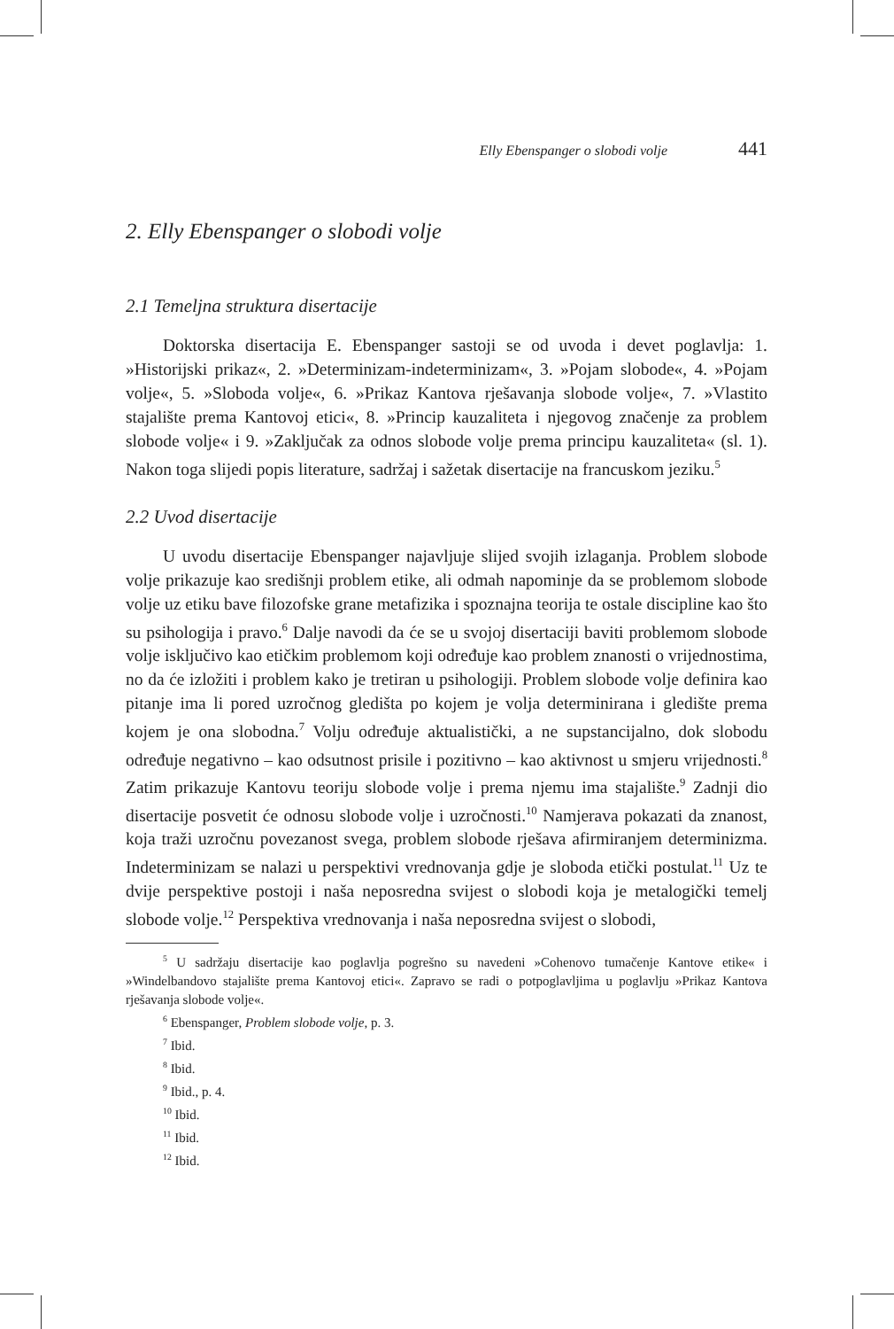Elly Ebenspanger o slobodi volje 441
2. Elly Ebenspanger o slobodi volje
2.1 Temeljna struktura disertacije
Doktorska disertacija E. Ebenspanger sastoji se od uvoda i devet poglavlja: 1. »Historijski prikaz«, 2. »Determinizam-indeterminizam«, 3. »Pojam slobode«, 4. »Pojam volje«, 5. »Sloboda volje«, 6. »Prikaz Kantova rješavanja slobode volje«, 7. »Vlastito stajalište prema Kantovoj etici«, 8. »Princip kauzaliteta i njegovog značenje za problem slobode volje« i 9. »Zaključak za odnos slobode volje prema principu kauzaliteta« (sl. 1). Nakon toga slijedi popis literature, sadržaj i sažetak disertacije na francuskom jeziku.<sup>5</sup>
2.2 Uvod disertacije
U uvodu disertacije Ebenspanger najavljuje slijed svojih izlaganja. Problem slobode volje prikazuje kao središnji problem etike, ali odmah napominje da se problemom slobode volje uz etiku bave filozofske grane metafizika i spoznajna teorija te ostale discipline kao što su psihologija i pravo.<sup>6</sup> Dalje navodi da će se u svojoj disertaciji baviti problemom slobode volje isključivo kao etičkim problemom koji određuje kao problem znanosti o vrijednostima, no da će izložiti i problem kako je tretiran u psihologiji. Problem slobode volje definira kao pitanje ima li pored uzročnog gledišta po kojem je volja determinirana i gledište prema kojem je ona slobodna.<sup>7</sup> Volju određuje aktualistički, a ne supstancijalno, dok slobodu određuje negativno – kao odsutnost prisile i pozitivno – kao aktivnost u smjeru vrijednosti.<sup>8</sup> Zatim prikazuje Kantovu teoriju slobode volje i prema njemu ima stajalište.<sup>9</sup> Zadnji dio disertacije posvetit će odnosu slobode volje i uzročnosti.<sup>10</sup> Namjerava pokazati da znanost, koja traži uzročnu povezanost svega, problem slobode rješava afirmiranjem determinizma. Indeterminizam se nalazi u perspektivi vrednovanja gdje je sloboda etički postulat.<sup>11</sup> Uz te dvije perspektive postoji i naša neposredna svijest o slobodi koja je metalogički temelj slobode volje.<sup>12</sup> Perspektiva vrednovanja i naša neposredna svijest o slobodi,
<sup>5</sup> U sadržaju disertacije kao poglavlja pogrešno su navedeni »Cohenovo tumačenje Kantove etike« i »Windelbandovo stajalište prema Kantovoj etici«. Zapravo se radi o potpoglavljima u poglavlju »Prikaz Kantova rješavanja slobode volje«.
<sup>6</sup> Ebenspanger, Problem slobode volje, p. 3.
<sup>7</sup> Ibid.
<sup>8</sup> Ibid.
<sup>9</sup> Ibid., p. 4.
<sup>10</sup> Ibid.
<sup>11</sup> Ibid.
<sup>12</sup> Ibid.